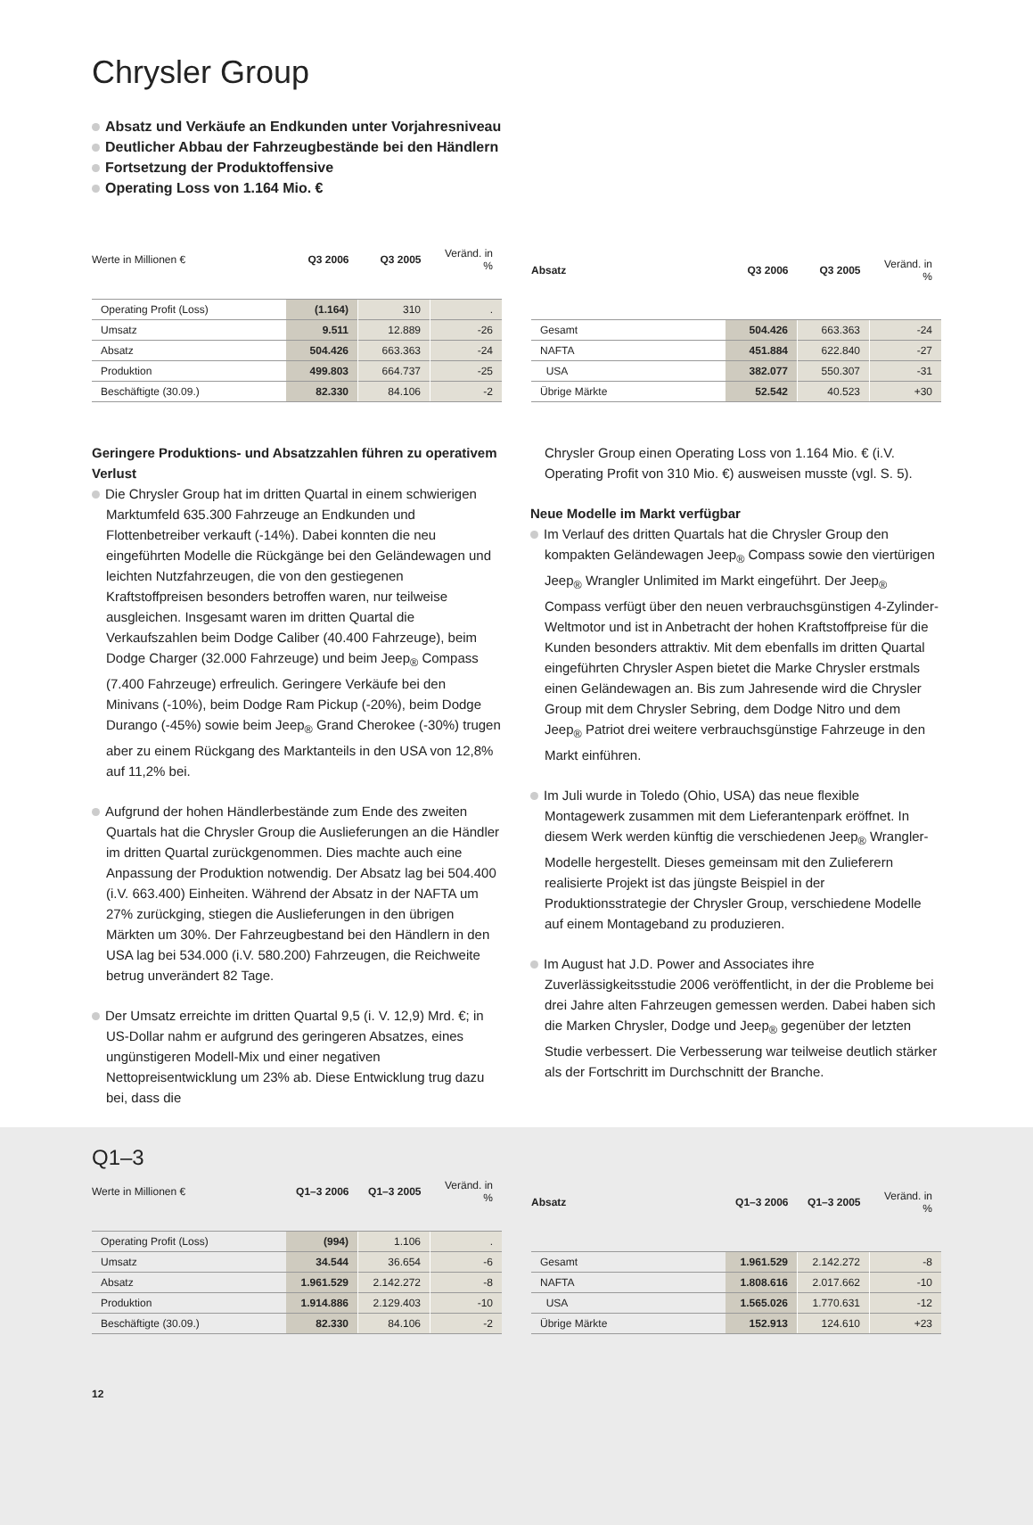Chrysler Group
Absatz und Verkäufe an Endkunden unter Vorjahresniveau
Deutlicher Abbau der Fahrzeugbestände bei den Händlern
Fortsetzung der Produktoffensive
Operating Loss von 1.164 Mio. €
| Werte in Millionen € | Q3 2006 | Q3 2005 | Veränd. in % |
| --- | --- | --- | --- |
| Operating Profit (Loss) | (1.164) | 310 | . |
| Umsatz | 9.511 | 12.889 | -26 |
| Absatz | 504.426 | 663.363 | -24 |
| Produktion | 499.803 | 664.737 | -25 |
| Beschäftigte (30.09.) | 82.330 | 84.106 | -2 |
| Absatz | Q3 2006 | Q3 2005 | Veränd. in % |
| --- | --- | --- | --- |
| Gesamt | 504.426 | 663.363 | -24 |
| NAFTA | 451.884 | 622.840 | -27 |
| USA | 382.077 | 550.307 | -31 |
| Übrige Märkte | 52.542 | 40.523 | +30 |
Geringere Produktions- und Absatzzahlen führen zu operativem Verlust
Die Chrysler Group hat im dritten Quartal in einem schwierigen Marktumfeld 635.300 Fahrzeuge an Endkunden und Flottenbetreiber verkauft (-14%). Dabei konnten die neu eingeführten Modelle die Rückgänge bei den Geländewagen und leichten Nutzfahrzeugen, die von den gestiegenen Kraftstoffpreisen besonders betroffen waren, nur teilweise ausgleichen. Insgesamt waren im dritten Quartal die Verkaufszahlen beim Dodge Caliber (40.400 Fahrzeuge), beim Dodge Charger (32.000 Fahrzeuge) und beim Jeep<sub>®</sub> Compass (7.400 Fahrzeuge) erfreulich. Geringere Verkäufe bei den Minivans (-10%), beim Dodge Ram Pickup (-20%), beim Dodge Durango (-45%) sowie beim Jeep<sub>®</sub> Grand Cherokee (-30%) trugen aber zu einem Rückgang des Marktanteils in den USA von 12,8% auf 11,2% bei.
Aufgrund der hohen Händlerbestände zum Ende des zweiten Quartals hat die Chrysler Group die Auslieferungen an die Händler im dritten Quartal zurückgenommen. Dies machte auch eine Anpassung der Produktion notwendig. Der Absatz lag bei 504.400 (i.V. 663.400) Einheiten. Während der Absatz in der NAFTA um 27% zurückging, stiegen die Auslieferungen in den übrigen Märkten um 30%. Der Fahrzeugbestand bei den Händlern in den USA lag bei 534.000 (i.V. 580.200) Fahrzeugen, die Reichweite betrug unverändert 82 Tage.
Der Umsatz erreichte im dritten Quartal 9,5 (i. V. 12,9) Mrd. €; in US-Dollar nahm er aufgrund des geringeren Absatzes, eines ungünstigeren Modell-Mix und einer negativen Nettopreisentwicklung um 23% ab. Diese Entwicklung trug dazu bei, dass die
Chrysler Group einen Operating Loss von 1.164 Mio. € (i.V. Operating Profit von 310 Mio. €) ausweisen musste (vgl. S. 5).
Neue Modelle im Markt verfügbar
Im Verlauf des dritten Quartals hat die Chrysler Group den kompakten Geländewagen Jeep<sub>®</sub> Compass sowie den viertürigen Jeep<sub>®</sub> Wrangler Unlimited im Markt eingeführt. Der Jeep<sub>®</sub> Compass verfügt über den neuen verbrauchsgünstigen 4-Zylinder-Weltmotor und ist in Anbetracht der hohen Kraftstoffpreise für die Kunden besonders attraktiv. Mit dem ebenfalls im dritten Quartal eingeführten Chrysler Aspen bietet die Marke Chrysler erstmals einen Geländewagen an. Bis zum Jahresende wird die Chrysler Group mit dem Chrysler Sebring, dem Dodge Nitro und dem Jeep<sub>®</sub> Patriot drei weitere verbrauchsgünstige Fahrzeuge in den Markt einführen.
Im Juli wurde in Toledo (Ohio, USA) das neue flexible Montagewerk zusammen mit dem Lieferantenpark eröffnet. In diesem Werk werden künftig die verschiedenen Jeep<sub>®</sub> Wrangler-Modelle hergestellt. Dieses gemeinsam mit den Zulieferern realisierte Projekt ist das jüngste Beispiel in der Produktionsstrategie der Chrysler Group, verschiedene Modelle auf einem Montageband zu produzieren.
Im August hat J.D. Power and Associates ihre Zuverlässigkeitsstudie 2006 veröffentlicht, in der die Probleme bei drei Jahre alten Fahrzeugen gemessen werden. Dabei haben sich die Marken Chrysler, Dodge und Jeep<sub>®</sub> gegenüber der letzten Studie verbessert. Die Verbesserung war teilweise deutlich stärker als der Fortschritt im Durchschnitt der Branche.
Q1–3
| Werte in Millionen € | Q1–3 2006 | Q1–3 2005 | Veränd. in % |
| --- | --- | --- | --- |
| Operating Profit (Loss) | (994) | 1.106 | . |
| Umsatz | 34.544 | 36.654 | -6 |
| Absatz | 1.961.529 | 2.142.272 | -8 |
| Produktion | 1.914.886 | 2.129.403 | -10 |
| Beschäftigte (30.09.) | 82.330 | 84.106 | -2 |
| Absatz | Q1–3 2006 | Q1–3 2005 | Veränd. in % |
| --- | --- | --- | --- |
| Gesamt | 1.961.529 | 2.142.272 | -8 |
| NAFTA | 1.808.616 | 2.017.662 | -10 |
| USA | 1.565.026 | 1.770.631 | -12 |
| Übrige Märkte | 152.913 | 124.610 | +23 |
12